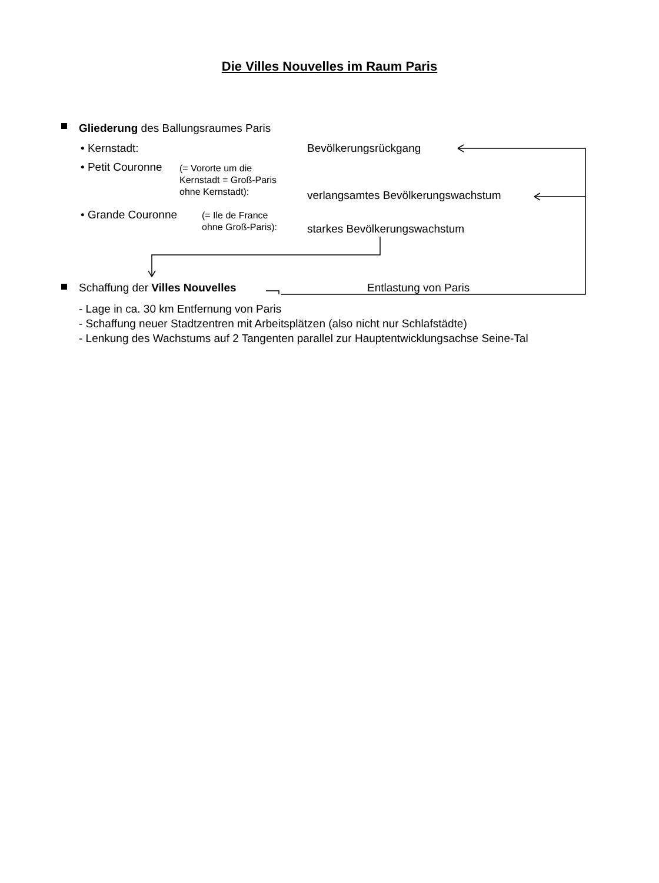Die Villes Nouvelles im Raum Paris
Gliederung des Ballungsraumes Paris
• Kernstadt: Bevölkerungsrückgang
• Petit Couronne
(= Vororte um die
Kernstadt = Groß-Paris
ohne Kernstadt):
verlangsamtes Bevölkerungswachstum
• Grande Couronne
(= Ile de France
ohne Groß-Paris):
starkes Bevölkerungswachstum
Schaffung der Villes Nouvelles Entlastung von Paris
- Lage in ca. 30 km Entfernung von Paris
- Schaffung neuer Stadtzentren mit Arbeitsplätzen (also nicht nur Schlafstädte)
- Lenkung des Wachstums auf 2 Tangenten parallel zur Hauptentwicklungsachse Seine-Tal